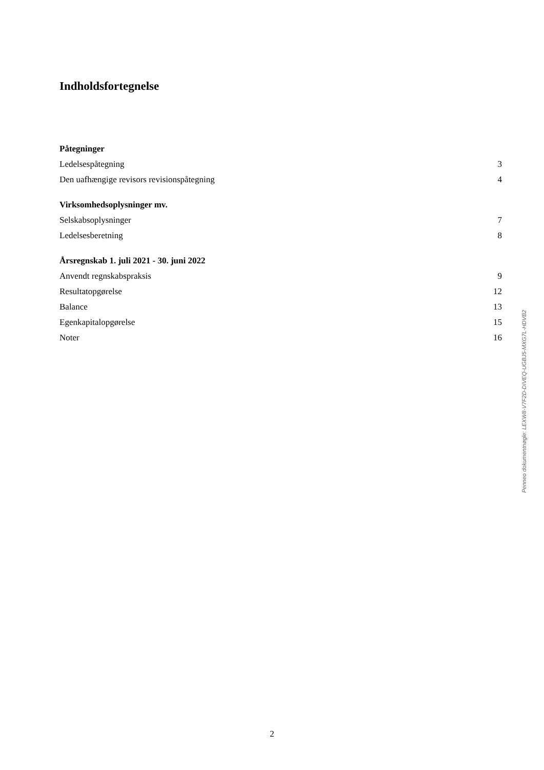Indholdsfortegnelse
Påtegninger
Ledelsespåtegning 3
Den uafhængige revisors revisionspåtegning 4
Virksomhedsoplysninger mv.
Selskabsoplysninger 7
Ledelsesberetning 8
Årsregnskab 1. juli 2021 - 30. juni 2022
Anvendt regnskabspraksis 9
Resultatopgørelse 12
Balance 13
Egenkapitalopgørelse 15
Noter 16
Penneo dokumentnøgle: LEXW8-V7F2D-DIVEQ-UGBJ5-MXG7L-HDVB2
2